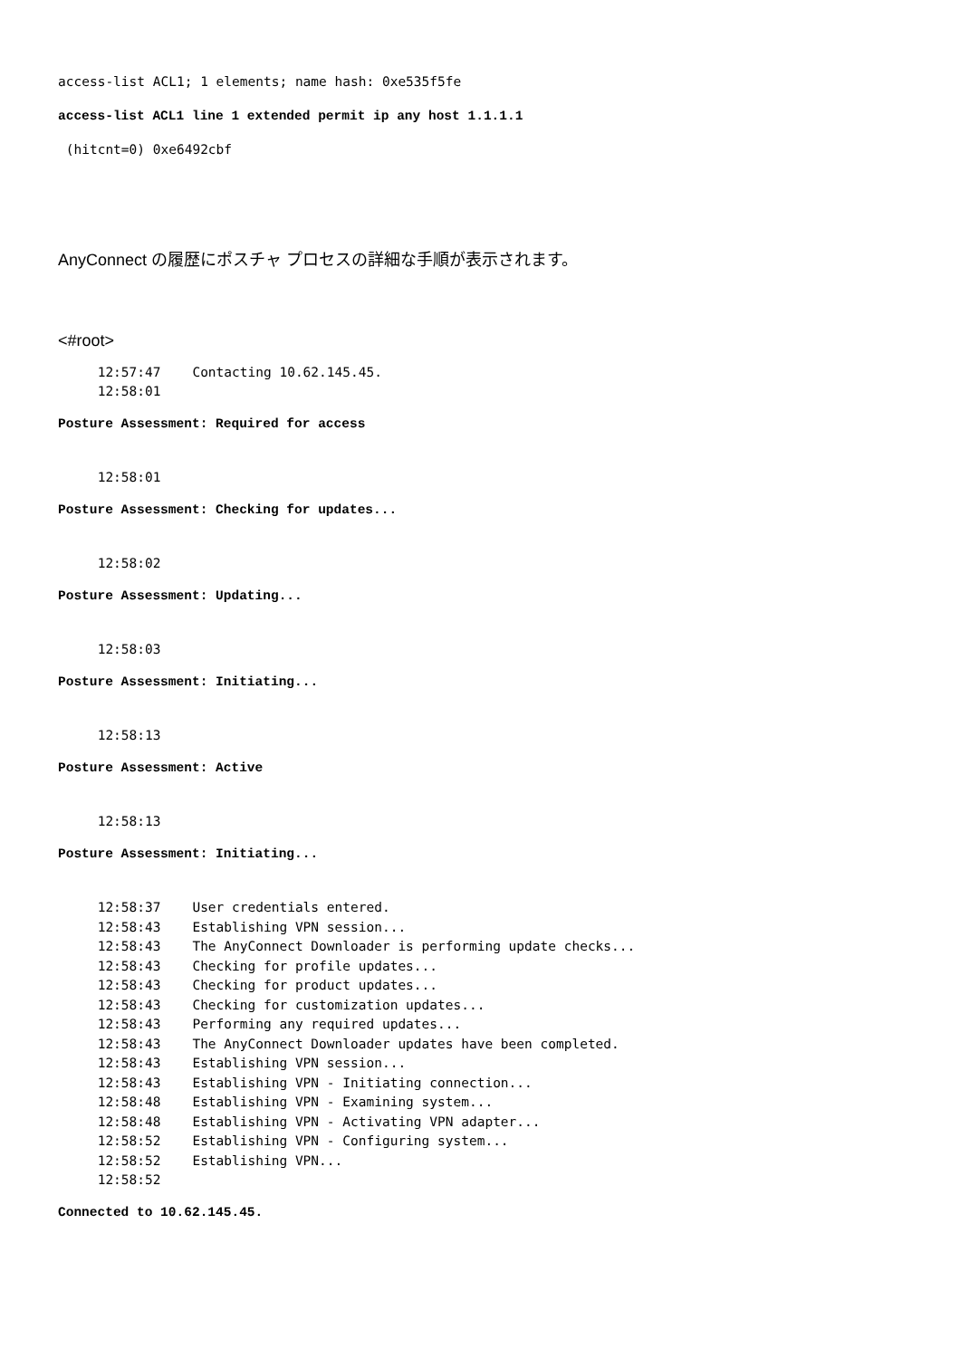access-list ACL1; 1 elements; name hash: 0xe535f5fe
access-list ACL1 line 1 extended permit ip any host 1.1.1.1
 (hitcnt=0) 0xe6492cbf
AnyConnect の履歴にポスチャ プロセスの詳細な手順が表示されます。
<#root>
     12:57:47    Contacting 10.62.145.45.
     12:58:01
Posture Assessment: Required for access
     12:58:01
Posture Assessment: Checking for updates...
     12:58:02
Posture Assessment: Updating...
     12:58:03
Posture Assessment: Initiating...
     12:58:13
Posture Assessment: Active
     12:58:13
Posture Assessment: Initiating...
     12:58:37    User credentials entered.
     12:58:43    Establishing VPN session...
     12:58:43    The AnyConnect Downloader is performing update checks...
     12:58:43    Checking for profile updates...
     12:58:43    Checking for product updates...
     12:58:43    Checking for customization updates...
     12:58:43    Performing any required updates...
     12:58:43    The AnyConnect Downloader updates have been completed.
     12:58:43    Establishing VPN session...
     12:58:43    Establishing VPN - Initiating connection...
     12:58:48    Establishing VPN - Examining system...
     12:58:48    Establishing VPN - Activating VPN adapter...
     12:58:52    Establishing VPN - Configuring system...
     12:58:52    Establishing VPN...
     12:58:52
Connected to 10.62.145.45.